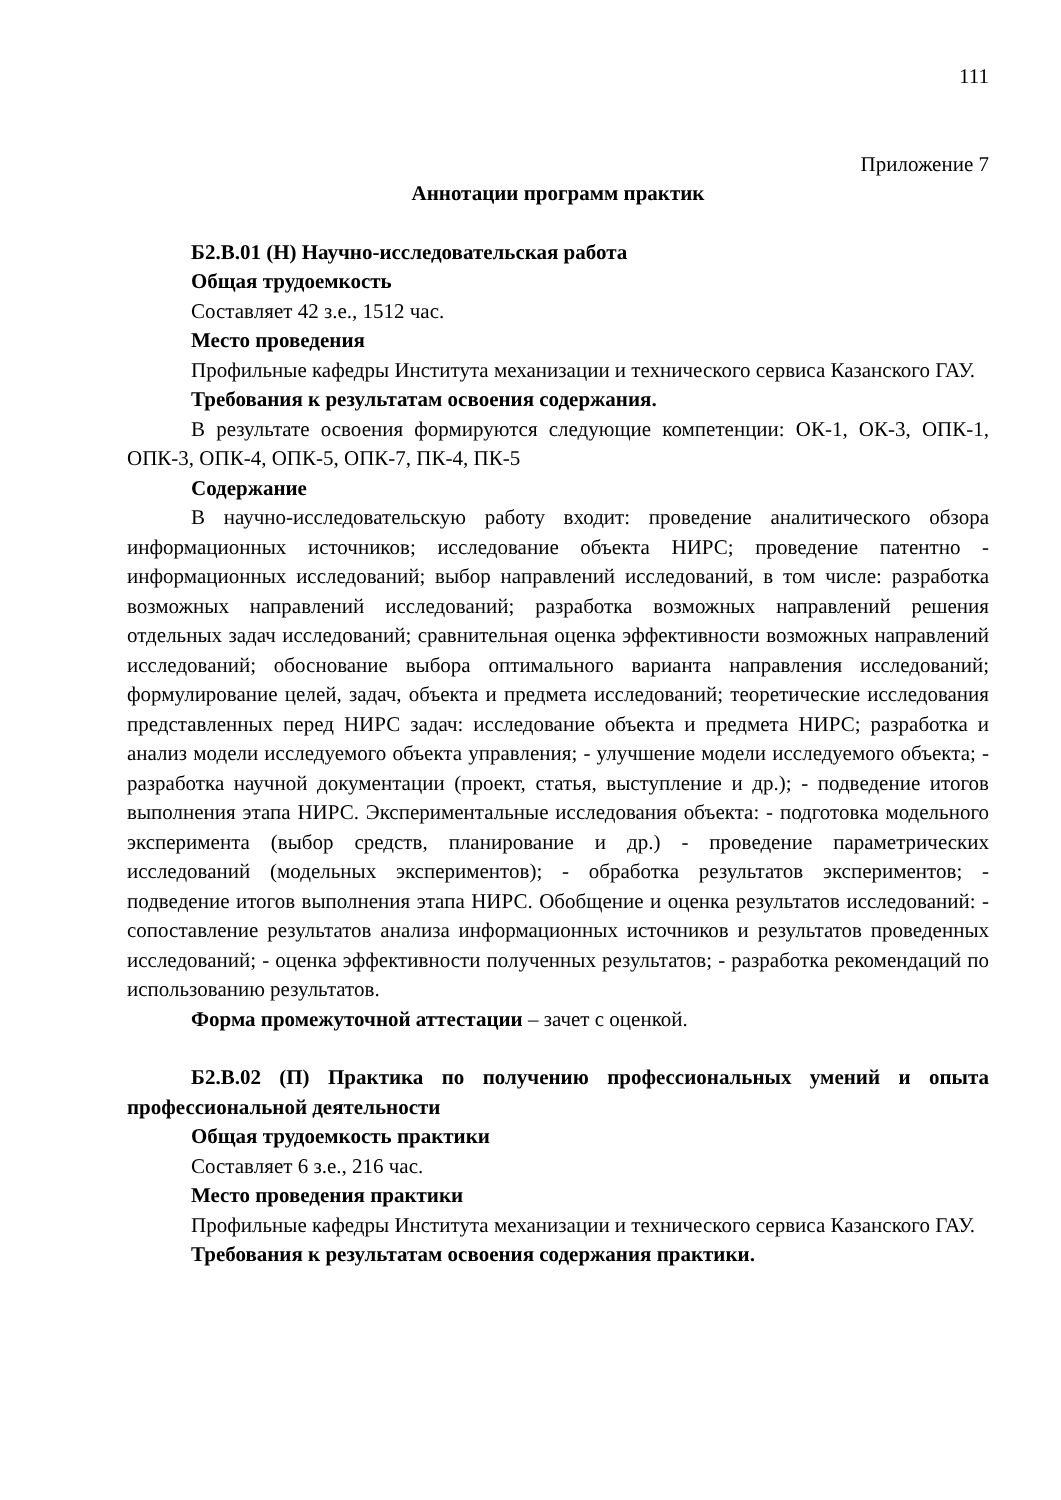111
Приложение 7
Аннотации программ практик
Б2.В.01 (Н) Научно-исследовательская работа
Общая трудоемкость
Составляет 42 з.е., 1512 час.
Место проведения
Профильные кафедры Института механизации и технического сервиса Казанского ГАУ.
Требования к результатам освоения содержания.
В результате освоения формируются следующие компетенции: ОК-1, ОК-3, ОПК-1, ОПК-3, ОПК-4, ОПК-5, ОПК-7, ПК-4, ПК-5
Содержание
В научно-исследовательскую работу входит: проведение аналитического обзора информационных источников; исследование объекта НИРС; проведение патентно - информационных исследований; выбор направлений исследований, в том числе: разработка возможных направлений исследований; разработка возможных направлений решения отдельных задач исследований; сравнительная оценка эффективности возможных направлений исследований; обоснование выбора оптимального варианта направления исследований; формулирование целей, задач, объекта и предмета исследований; теоретические исследования представленных перед НИРС задач: исследование объекта и предмета НИРС; разработка и анализ модели исследуемого объекта управления; - улучшение модели исследуемого объекта; - разработка научной документации (проект, статья, выступление и др.); - подведение итогов выполнения этапа НИРС. Экспериментальные исследования объекта: - подготовка модельного эксперимента (выбор средств, планирование и др.) - проведение параметрических исследований (модельных экспериментов); - обработка результатов экспериментов; - подведение итогов выполнения этапа НИРС. Обобщение и оценка результатов исследований: - сопоставление результатов анализа информационных источников и результатов проведенных исследований; - оценка эффективности полученных результатов; - разработка рекомендаций по использованию результатов.
Форма промежуточной аттестации – зачет с оценкой.
Б2.В.02 (П) Практика по получению профессиональных умений и опыта профессиональной деятельности
Общая трудоемкость практики
Составляет 6 з.е., 216 час.
Место проведения практики
Профильные кафедры Института механизации и технического сервиса Казанского ГАУ.
Требования к результатам освоения содержания практики.